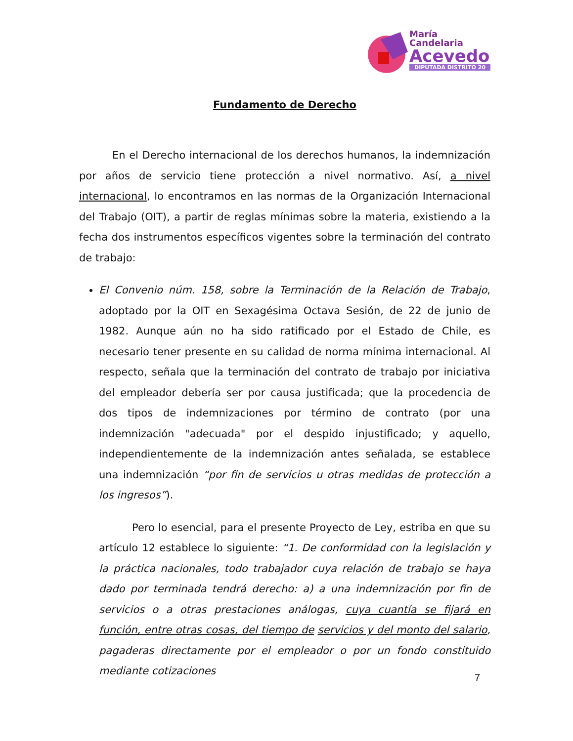María
Candelaria
Acevedo
DIPUTADA DISTRITO 20
Fundamento de Derecho
En el Derecho internacional de los derechos humanos, la indemnización por años de servicio tiene protección a nivel normativo. Así, a nivel internacional, lo encontramos en las normas de la Organización Internacional del Trabajo (OIT), a partir de reglas mínimas sobre la materia, existiendo a la fecha dos instrumentos específicos vigentes sobre la terminación del contrato de trabajo:
El Convenio núm. 158, sobre la Terminación de la Relación de Trabajo, adoptado por la OIT en Sexagésima Octava Sesión, de 22 de junio de 1982. Aunque aún no ha sido ratificado por el Estado de Chile, es necesario tener presente en su calidad de norma mínima internacional. Al respecto, señala que la terminación del contrato de trabajo por iniciativa del empleador debería ser por causa justificada; que la procedencia de dos tipos de indemnizaciones por término de contrato (por una indemnización "adecuada" por el despido injustificado; y aquello, independientemente de la indemnización antes señalada, se establece una indemnización “por fin de servicios u otras medidas de protección a los ingresos”).
Pero lo esencial, para el presente Proyecto de Ley, estriba en que su artículo 12 establece lo siguiente: “1. De conformidad con la legislación y la práctica nacionales, todo trabajador cuya relación de trabajo se haya dado por terminada tendrá derecho: a) a una indemnización por fin de servicios o a otras prestaciones análogas, cuya cuantía se fijará en función, entre otras cosas, del tiempo de servicios y del monto del salario, pagaderas directamente por el empleador o por un fondo constituido mediante cotizaciones
7